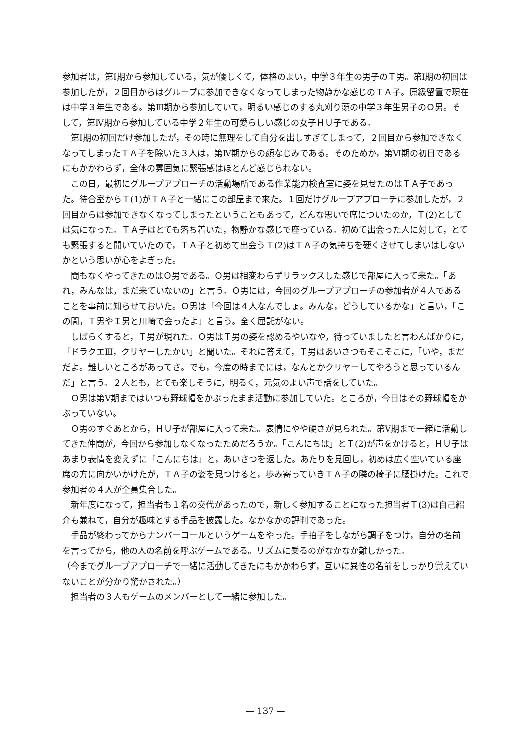参加者は，第Ⅰ期から参加している，気が優しくて，体格のよい，中学３年生の男子のＴ男。第Ⅰ期の初回は参加したが，２回目からはグループに参加できなくなってしまった物静かな感じのＴＡ子。原級留置で現在は中学３年生である。第Ⅲ期から参加していて，明るい感じのする丸刈り頭の中学３年生男子のＯ男。そして，第Ⅳ期から参加している中学２年生の可愛らしい感じの女子ＨＵ子である。
第Ⅰ期の初回だけ参加したが，その時に無理をして自分を出しすぎてしまって，２回目から参加できなくなってしまったＴＡ子を除いた３人は，第Ⅳ期からの顔なじみである。そのためか，第Ⅵ期の初日であるにもかかわらず，全体の雰囲気に緊張感はほとんど感じられない。
この日，最初にグループアプローチの活動場所である作業能力検査室に姿を見せたのはＴＡ子であった。待合室からＴ(1)がＴＡ子と一緒にこの部屋まで来た。１回だけグループアプローチに参加したが，２回目からは参加できなくなってしまったということもあって，どんな思いで席についたのか，Ｔ(2)としては気になった。ＴＡ子はとても落ち着いた，物静かな感じで座っている。初めて出会った人に対して，とても緊張すると聞いていたので，ＴＡ子と初めて出会うＴ(2)はＴＡ子の気持ちを硬くさせてしまいはしないかという思いが心をよぎった。
間もなくやってきたのはＯ男である。Ｏ男は相変わらずリラックスした感じで部屋に入って来た。「あれ，みんなは，まだ来ていないの」と言う。Ｏ男には，今回のグループアプローチの参加者が４人であることを事前に知らせておいた。Ｏ男は「今回は４人なんでしょ。みんな，どうしているかな」と言い，「この間，Ｔ男やＩ男と川崎で会ったよ」と言う。全く屈託がない。
しばらくすると，Ｔ男が現れた。Ｏ男はＴ男の姿を認めるやいなや，待っていましたと言わんばかりに，「ドラクエⅢ，クリヤーしたかい」と聞いた。それに答えて，Ｔ男はあいさつもそこそこに，「いや，まだだよ。難しいところがあってさ。でも，今度の時までには，なんとかクリヤーしてやろうと思っているんだ」と言う。２人とも，とても楽しそうに，明るく，元気のよい声で話をしていた。
Ｏ男は第Ⅴ期まではいつも野球帽をかぶったまま活動に参加していた。ところが，今日はその野球帽をかぶっていない。
Ｏ男のすぐあとから，ＨＵ子が部屋に入って来た。表情にやや硬さが見られた。第Ⅴ期まで一緒に活動してきた仲間が，今回から参加しなくなったためだろうか。「こんにちは」とＴ(2)が声をかけると，ＨＵ子はあまり表情を変えずに「こんにちは」と，あいさつを返した。あたりを見回し，初めは広く空いている座席の方に向かいかけたが，ＴＡ子の姿を見つけると，歩み寄っていきＴＡ子の隣の椅子に腰掛けた。これで参加者の４人が全員集合した。
新年度になって，担当者も１名の交代があったので，新しく参加することになった担当者Ｔ(3)は自己紹介も兼ねて，自分が趣味とする手品を披露した。なかなかの評判であった。
手品が終わってからナンバーコールというゲームをやった。手拍子をしながら調子をつけ，自分の名前を言ってから，他の人の名前を呼ぶゲームである。リズムに乗るのがなかなか難しかった。
（今までグループアプローチで一緒に活動してきたにもかかわらず，互いに異性の名前をしっかり覚えていないことが分かり驚かされた。）
担当者の３人もゲームのメンバーとして一緒に参加した。
— 137 —